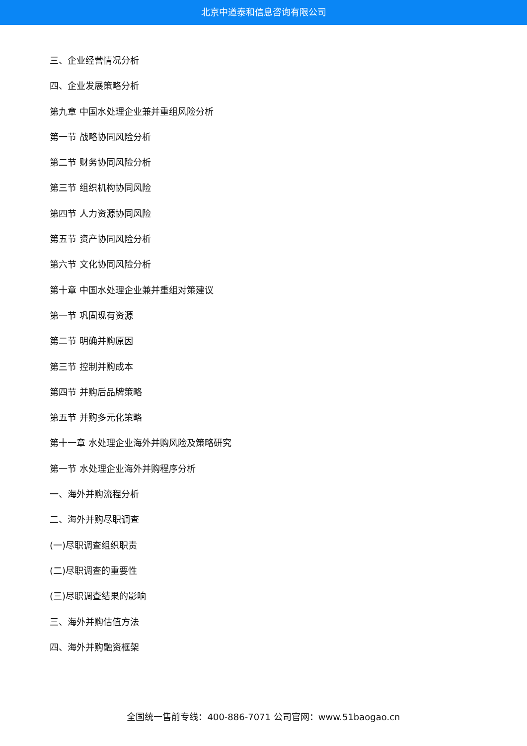北京中道泰和信息咨询有限公司
三、企业经营情况分析
四、企业发展策略分析
第九章 中国水处理企业兼并重组风险分析
第一节 战略协同风险分析
第二节 财务协同风险分析
第三节 组织机构协同风险
第四节 人力资源协同风险
第五节 资产协同风险分析
第六节 文化协同风险分析
第十章 中国水处理企业兼并重组对策建议
第一节 巩固现有资源
第二节 明确并购原因
第三节 控制并购成本
第四节 并购后品牌策略
第五节 并购多元化策略
第十一章 水处理企业海外并购风险及策略研究
第一节 水处理企业海外并购程序分析
一、海外并购流程分析
二、海外并购尽职调查
(一)尽职调查组织职责
(二)尽职调查的重要性
(三)尽职调查结果的影响
三、海外并购估值方法
四、海外并购融资框架
全国统一售前专线：400-886-7071 公司官网：www.51baogao.cn